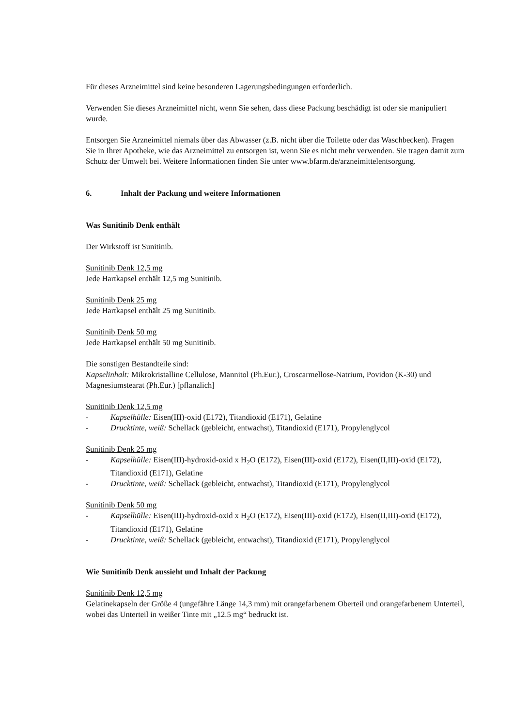Für dieses Arzneimittel sind keine besonderen Lagerungsbedingungen erforderlich.
Verwenden Sie dieses Arzneimittel nicht, wenn Sie sehen, dass diese Packung beschädigt ist oder sie manipuliert wurde.
Entsorgen Sie Arzneimittel niemals über das Abwasser (z.B. nicht über die Toilette oder das Waschbecken). Fragen Sie in Ihrer Apotheke, wie das Arzneimittel zu entsorgen ist, wenn Sie es nicht mehr verwenden. Sie tragen damit zum Schutz der Umwelt bei. Weitere Informationen finden Sie unter www.bfarm.de/arzneimittelentsorgung.
6. Inhalt der Packung und weitere Informationen
Was Sunitinib Denk enthält
Der Wirkstoff ist Sunitinib.
Sunitinib Denk 12,5 mg
Jede Hartkapsel enthält 12,5 mg Sunitinib.
Sunitinib Denk 25 mg
Jede Hartkapsel enthält 25 mg Sunitinib.
Sunitinib Denk 50 mg
Jede Hartkapsel enthält 50 mg Sunitinib.
Die sonstigen Bestandteile sind:
Kapselinhalt: Mikrokristalline Cellulose, Mannitol (Ph.Eur.), Croscarmellose-Natrium, Povidon (K-30) und Magnesiumstearat (Ph.Eur.) [pflanzlich]
Sunitinib Denk 12,5 mg
- Kapselhülle: Eisen(III)-oxid (E172), Titandioxid (E171), Gelatine
- Drucktinte, weiß: Schellack (gebleicht, entwachst), Titandioxid (E171), Propylenglycol
Sunitinib Denk 25 mg
- Kapselhülle: Eisen(III)-hydroxid-oxid x H<sub>2</sub>O (E172), Eisen(III)-oxid (E172), Eisen(II,III)-oxid (E172), Titandioxid (E171), Gelatine
- Drucktinte, weiß: Schellack (gebleicht, entwachst), Titandioxid (E171), Propylenglycol
Sunitinib Denk 50 mg
- Kapselhülle: Eisen(III)-hydroxid-oxid x H<sub>2</sub>O (E172), Eisen(III)-oxid (E172), Eisen(II,III)-oxid (E172), Titandioxid (E171), Gelatine
- Drucktinte, weiß: Schellack (gebleicht, entwachst), Titandioxid (E171), Propylenglycol
Wie Sunitinib Denk aussieht und Inhalt der Packung
Sunitinib Denk 12,5 mg
Gelatinekapseln der Größe 4 (ungefähre Länge 14,3 mm) mit orangefarbenem Oberteil und orangefarbenem Unterteil, wobei das Unterteil in weißer Tinte mit „12.5 mg“ bedruckt ist.